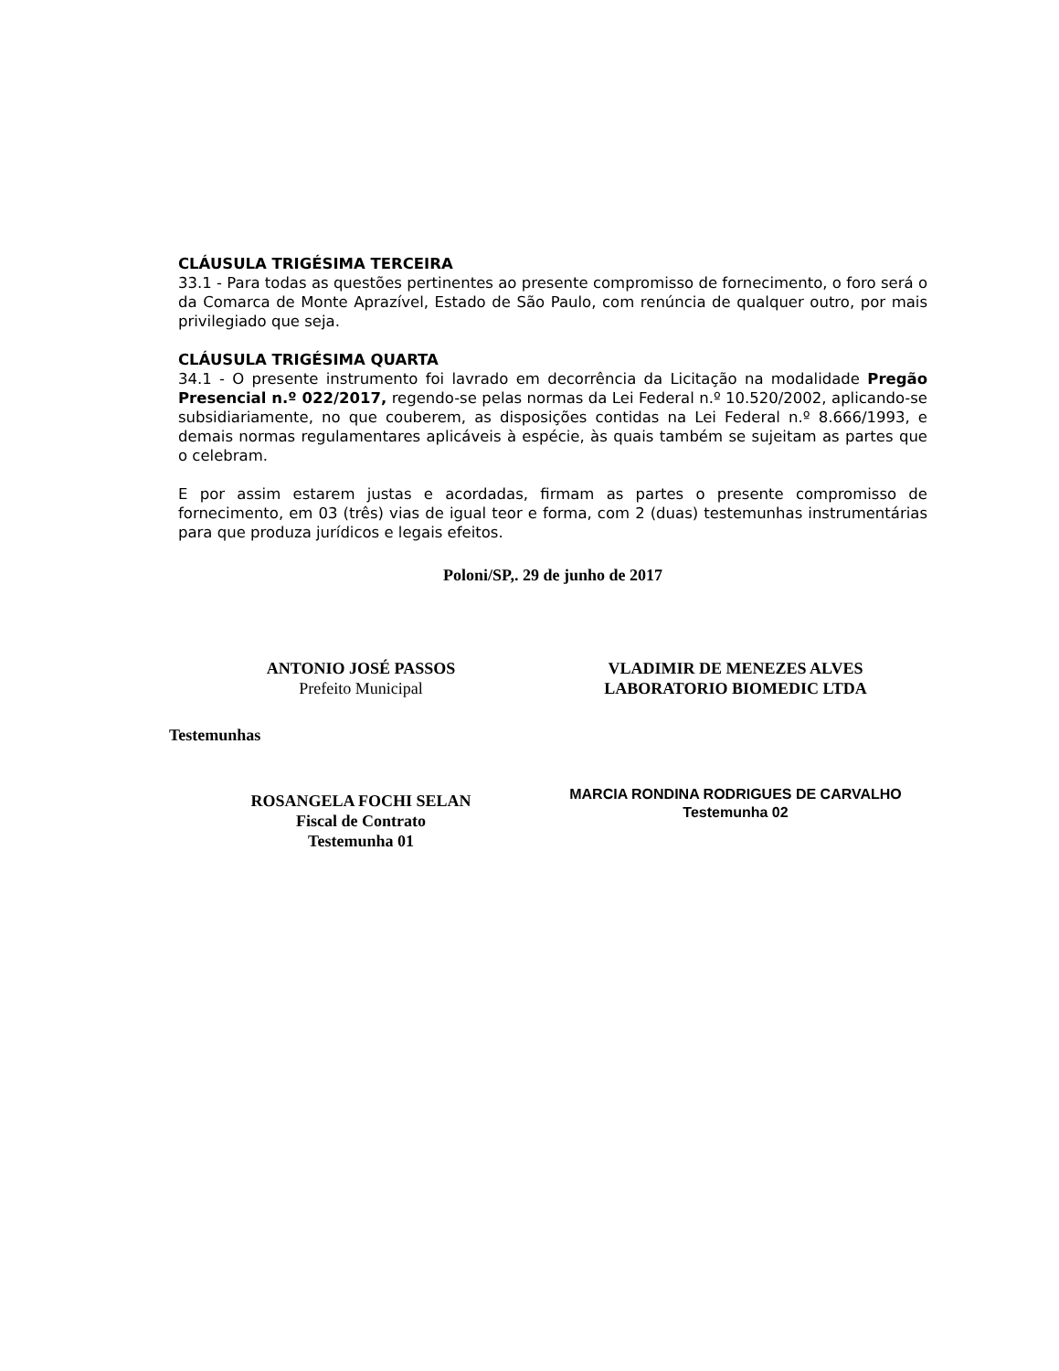CLÁUSULA TRIGÉSIMA TERCEIRA
33.1 - Para todas as questões pertinentes ao presente compromisso de fornecimento, o foro será o da Comarca de Monte Aprazível, Estado de São Paulo, com renúncia de qualquer outro, por mais privilegiado que seja.
CLÁUSULA TRIGÉSIMA QUARTA
34.1 - O presente instrumento foi lavrado em decorrência da Licitação na modalidade Pregão Presencial n.º 022/2017, regendo-se pelas normas da Lei Federal n.º 10.520/2002, aplicando-se subsidiariamente, no que couberem, as disposições contidas na Lei Federal n.º 8.666/1993, e demais normas regulamentares aplicáveis à espécie, às quais também se sujeitam as partes que o celebram.
E por assim estarem justas e acordadas, firmam as partes o presente compromisso de fornecimento, em 03 (três) vias de igual teor e forma, com 2 (duas) testemunhas instrumentárias para que produza jurídicos e legais efeitos.
Poloni/SP,. 29 de junho de 2017
ANTONIO JOSÉ PASSOS
Prefeito Municipal
VLADIMIR DE MENEZES ALVES
LABORATORIO BIOMEDIC LTDA
Testemunhas
ROSANGELA FOCHI SELAN
Fiscal de Contrato
Testemunha 01
MARCIA RONDINA RODRIGUES DE CARVALHO
Testemunha 02